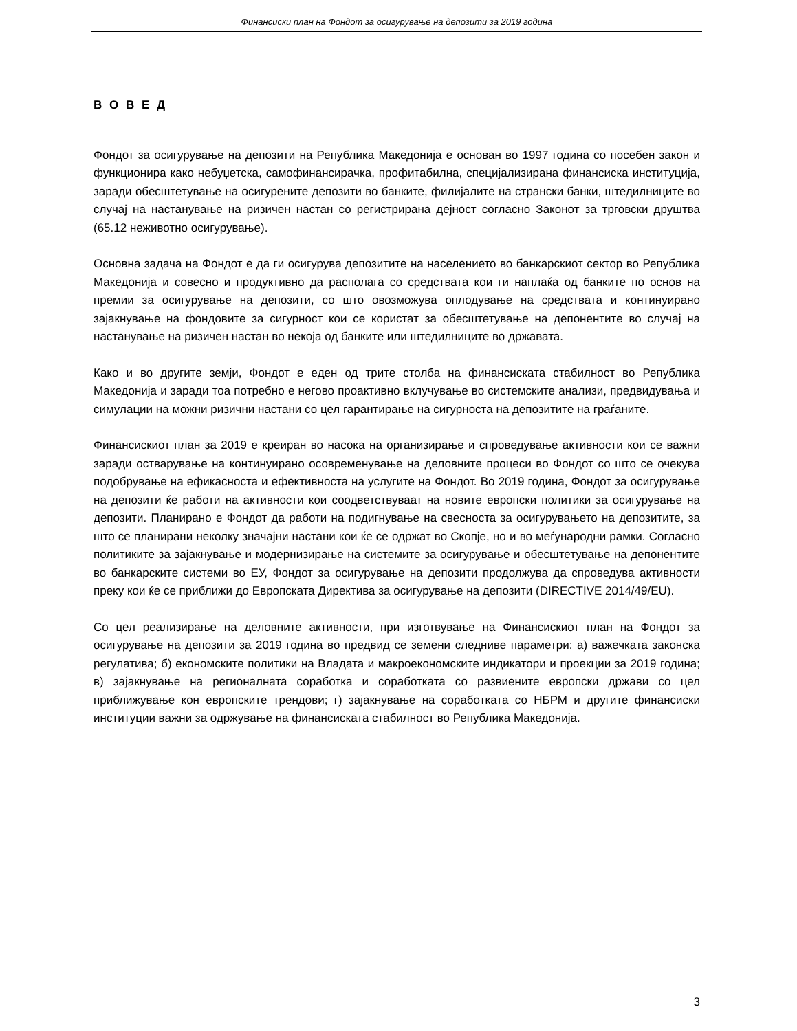Финансиски план на Фондот за осигурување на депозити за 2019 година
В О В Е Д
Фондот за осигурување на депозити на Република Македонија е основан во 1997 година со посебен закон и функционира како небуџетска, самофинансирачка, профитабилна, специјализирана финансиска институција, заради обесштетување на осигурените депозити во банките, филијалите на странски банки, штедилниците во случај на настанување на ризичен настан со регистрирана дејност согласно Законот за трговски друштва (65.12 неживотно осигурување).
Основна задача на Фондот е да ги осигурува депозитите на населението во банкарскиот сектор во Република Македонија и совесно и продуктивно да располага со средствата кои ги наплаќа од банките по основ на премии за осигурување на депозити, со што овозможува оплодување на средствата и континуирано зајакнување на фондовите за сигурност кои се користат за обесштетување на депонентите во случај на настанување на ризичен настан во некоја од банките или штедилниците во државата.
Како и во другите земји, Фондот е еден од трите столба на финансиската стабилност во Република Македонија и заради тоа потребно е негово проактивно вклучување во системските анализи, предвидувања и симулации на можни ризични настани со цел гарантирање на сигурноста на депозитите на граѓаните.
Финансискиот план за 2019 е креиран во насока на организирање и спроведување активности кои се важни заради остварување на континуирано осовременување на деловните процеси во Фондот со што се очекува подобрување на ефикасноста и ефективноста на услугите на Фондот. Во 2019 година, Фондот за осигурување на депозити ќе работи на активности кои соодветствуваат на новите европски политики за осигурување на депозити. Планирано е Фондот да работи на подигнување на свесноста за осигурувањето на депозитите, за што се планирани неколку значајни настани кои ќе се одржат во Скопје, но и во меѓународни рамки. Согласно политиките за зајакнување и модернизирање на системите за осигурување и обесштетување на депонентите во банкарските системи во ЕУ, Фондот за осигурување на депозити продолжува да спроведува активности преку кои ќе се приближи до Европската Директива за осигурување на депозити (DIRECTIVE 2014/49/EU).
Со цел реализирање на деловните активности, при изготвување на Финансискиот план на Фондот за осигурување на депозити за 2019 година во предвид се земени следниве параметри: а) важечката законска регулатива; б) економските политики на Владата и макроекономските индикатори и проекции за 2019 година; в) зајакнување на регионалната соработка и соработката со развиените европски држави со цел приближување кон европските трендови; г) зајакнување на соработката со НБРМ и другите финансиски институции важни за одржување на финансиската стабилност во Република Македонија.
3